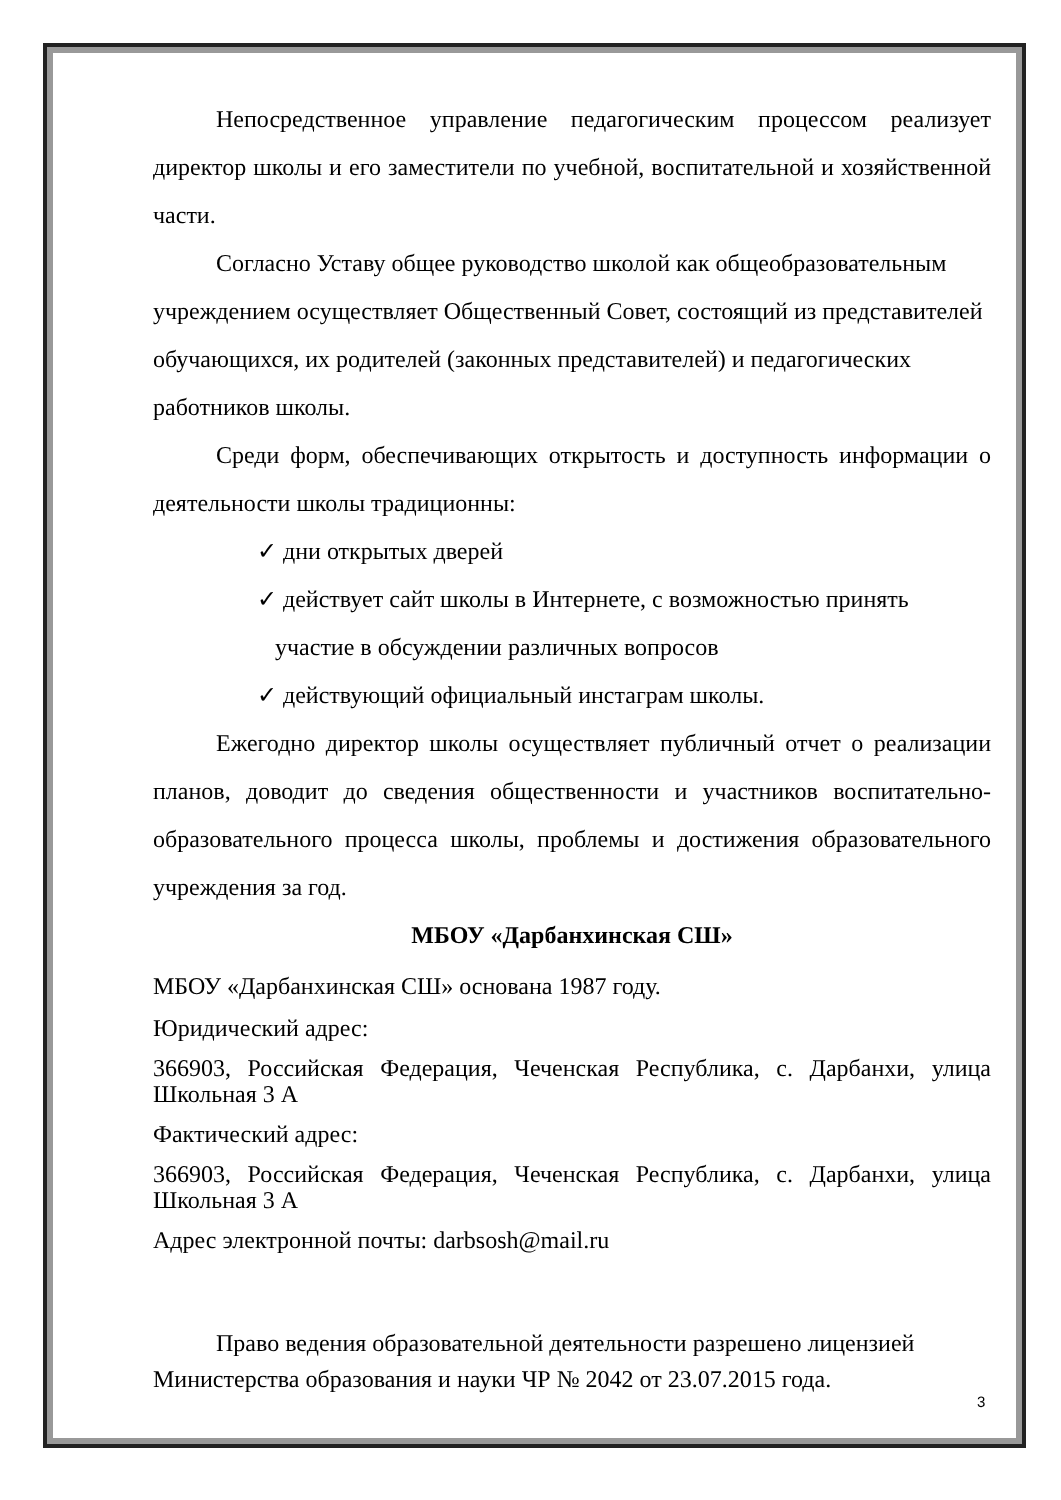Непосредственное управление педагогическим процессом реализует директор школы и его заместители по учебной, воспитательной и хозяйственной части.
Согласно Уставу общее руководство школой как общеобразовательным учреждением осуществляет Общественный Совет, состоящий из представителей обучающихся, их родителей (законных представителей) и педагогических работников школы.
Среди форм, обеспечивающих открытость и доступность информации о деятельности школы традиционны:
✓ дни открытых дверей
✓ действует сайт школы в Интернете, с возможностью принять
участие в обсуждении различных вопросов
✓ действующий официальный инстаграм школы.
Ежегодно директор школы осуществляет публичный отчет о реализации планов, доводит до сведения общественности и участников воспитательно-образовательного процесса школы, проблемы и достижения образовательного учреждения за год.
МБОУ «Дарбанхинская СШ»
МБОУ «Дарбанхинская СШ» основана 1987 году.
Юридический адрес:
366903, Российская Федерация, Чеченская Республика, с. Дарбанхи, улица Школьная 3 А
Фактический адрес:
366903, Российская Федерация, Чеченская Республика, с. Дарбанхи, улица Школьная 3 А
Адрес электронной почты: darbsosh@mail.ru
Право ведения образовательной деятельности разрешено лицензией Министерства образования и науки ЧР № 2042 от 23.07.2015 года.
3